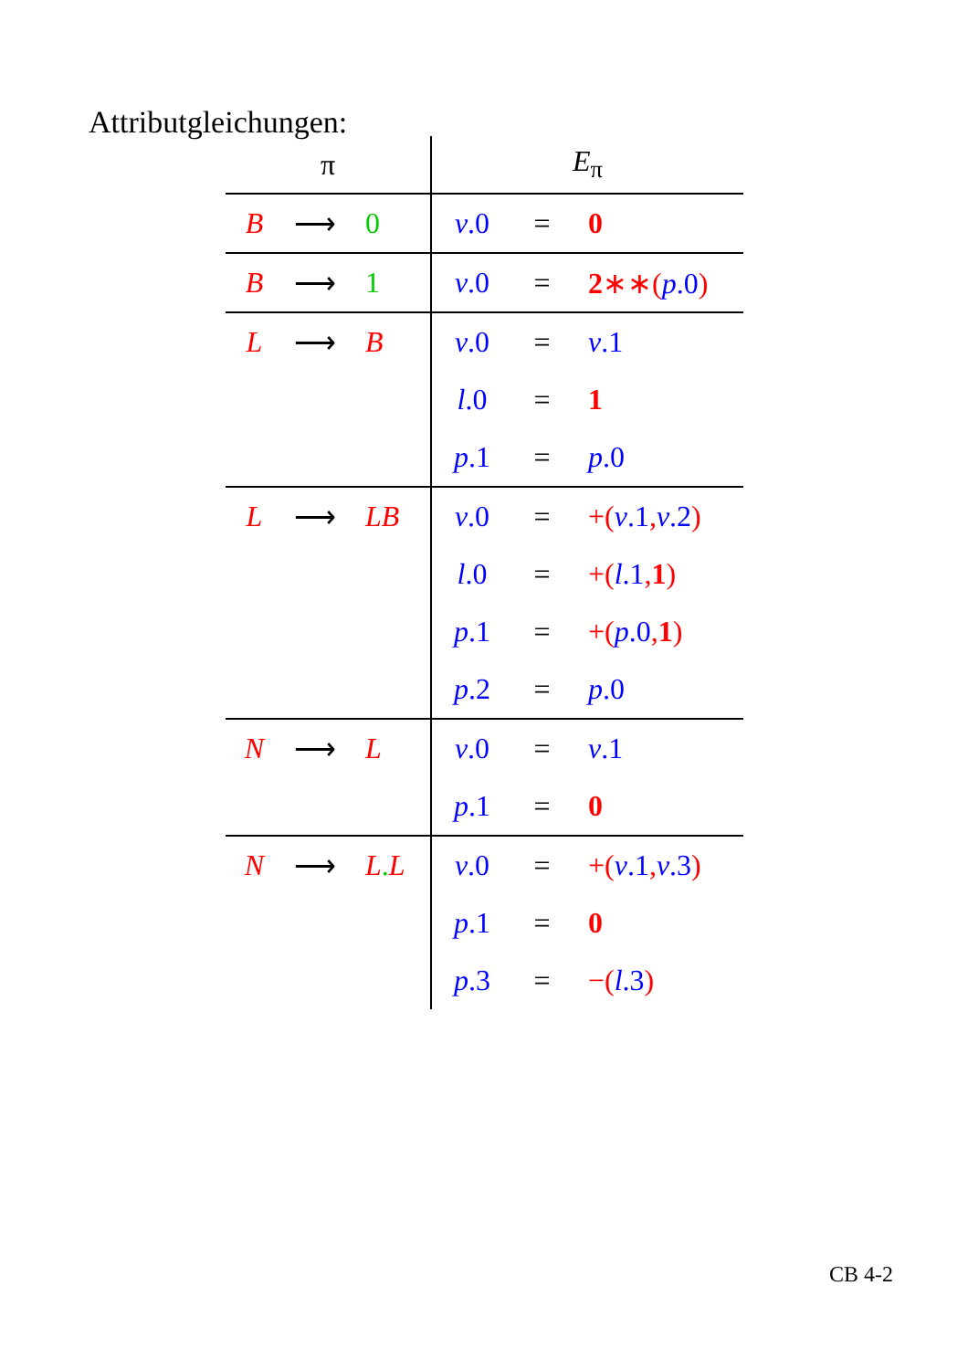Attributgleichungen:
| π | | | E<sub>π</sub> | | |
| --- | --- | --- | --- | --- | --- |
| B | ⟶ | 0 | v .0 | = | 0 |
| B | ⟶ | 1 | v .0 | = | 2 ∗∗( p .0 ) |
| L | ⟶ | B | v .0 | = | v .1 |
| | | | l .0 | = | 1 |
| | | | p .1 | = | p .0 |
| L | ⟶ | LB | v .0 | = | +( v .1 , v .2 ) |
| | | | l .0 | = | +( l .1 , 1 ) |
| | | | p .1 | = | +( p .0 , 1 ) |
| | | | p .2 | = | p .0 |
| N | ⟶ | L | v .0 | = | v .1 |
| | | | p .1 | = | 0 |
| N | ⟶ | L . L | v .0 | = | +( v .1 , v .3 ) |
| | | | p .1 | = | 0 |
| | | | p .3 | = | −( l .3 ) |
CB 4-2